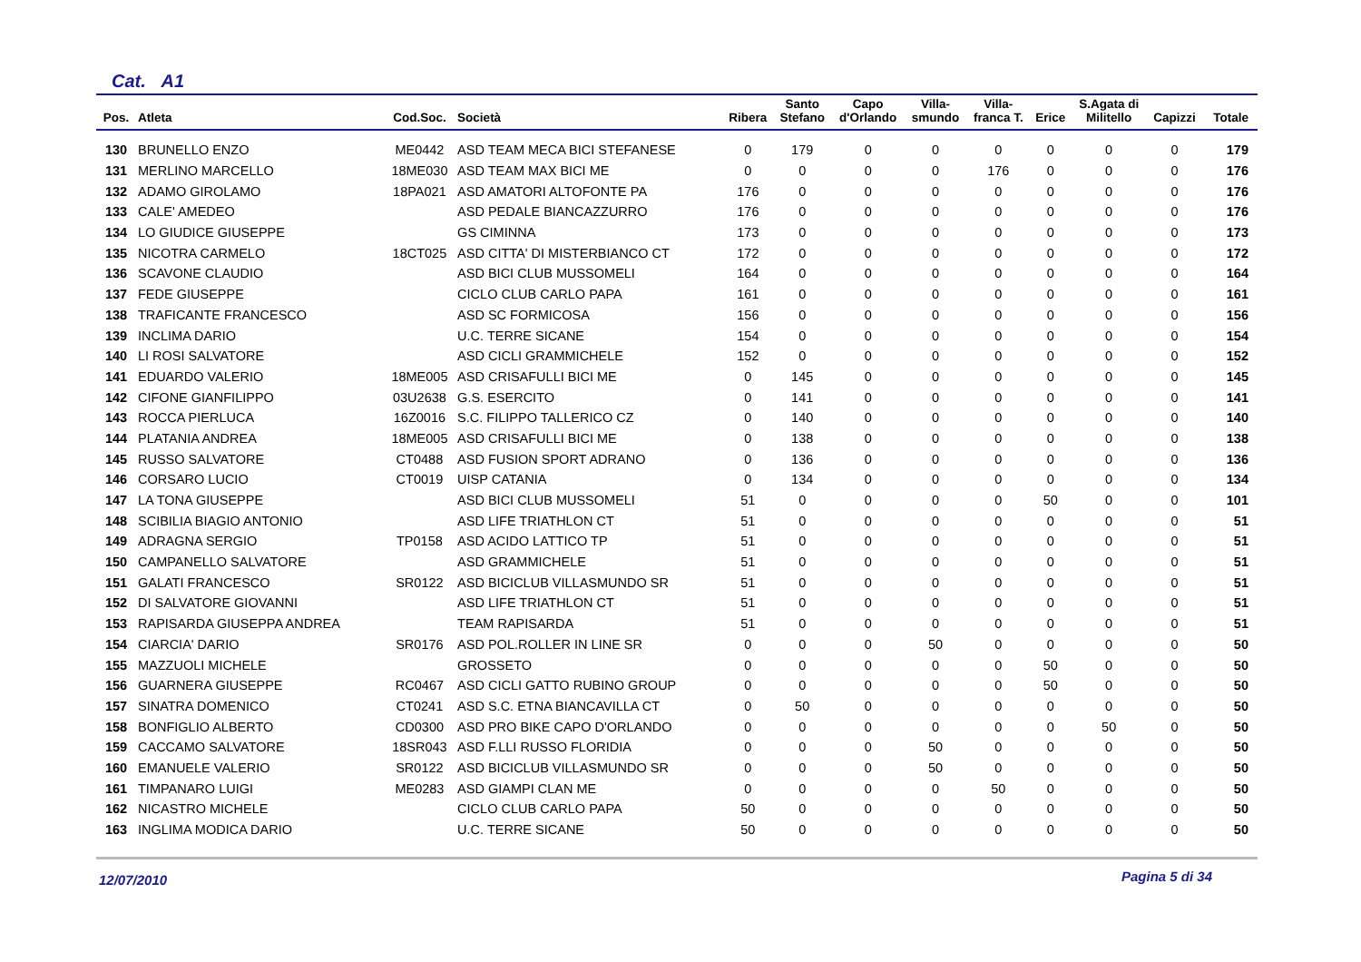Cat. A1
| Pos. | Atleta | Cod.Soc. | Società | Ribera | Santo Stefano | Capo d'Orlando | Villa- smundo | Villa- franca T. | Erice | S.Agata di Militello | Capizzi | Totale |
| --- | --- | --- | --- | --- | --- | --- | --- | --- | --- | --- | --- | --- |
| 130 | BRUNELLO ENZO | ME0442 | ASD TEAM MECA BICI STEFANESE | 0 | 179 | 0 | 0 | 0 | 0 | 0 | 0 | 179 |
| 131 | MERLINO MARCELLO | 18ME030 | ASD TEAM MAX BICI ME | 0 | 0 | 0 | 0 | 176 | 0 | 0 | 0 | 176 |
| 132 | ADAMO GIROLAMO | 18PA021 | ASD AMATORI ALTOFONTE PA | 176 | 0 | 0 | 0 | 0 | 0 | 0 | 0 | 176 |
| 133 | CALE' AMEDEO | | ASD PEDALE BIANCAZZURRO | 176 | 0 | 0 | 0 | 0 | 0 | 0 | 0 | 176 |
| 134 | LO GIUDICE GIUSEPPE | | GS CIMINNA | 173 | 0 | 0 | 0 | 0 | 0 | 0 | 0 | 173 |
| 135 | NICOTRA CARMELO | 18CT025 | ASD CITTA' DI MISTERBIANCO CT | 172 | 0 | 0 | 0 | 0 | 0 | 0 | 0 | 172 |
| 136 | SCAVONE CLAUDIO | | ASD BICI CLUB MUSSOMELI | 164 | 0 | 0 | 0 | 0 | 0 | 0 | 0 | 164 |
| 137 | FEDE GIUSEPPE | | CICLO CLUB CARLO PAPA | 161 | 0 | 0 | 0 | 0 | 0 | 0 | 0 | 161 |
| 138 | TRAFICANTE FRANCESCO | | ASD SC FORMICOSA | 156 | 0 | 0 | 0 | 0 | 0 | 0 | 0 | 156 |
| 139 | INCLIMA DARIO | | U.C. TERRE SICANE | 154 | 0 | 0 | 0 | 0 | 0 | 0 | 0 | 154 |
| 140 | LI ROSI SALVATORE | | ASD CICLI GRAMMICHELE | 152 | 0 | 0 | 0 | 0 | 0 | 0 | 0 | 152 |
| 141 | EDUARDO VALERIO | 18ME005 | ASD CRISAFULLI BICI ME | 0 | 145 | 0 | 0 | 0 | 0 | 0 | 0 | 145 |
| 142 | CIFONE GIANFILIPPO | 03U2638 | G.S. ESERCITO | 0 | 141 | 0 | 0 | 0 | 0 | 0 | 0 | 141 |
| 143 | ROCCA PIERLUCA | 16Z0016 | S.C. FILIPPO TALLERICO CZ | 0 | 140 | 0 | 0 | 0 | 0 | 0 | 0 | 140 |
| 144 | PLATANIA ANDREA | 18ME005 | ASD CRISAFULLI BICI ME | 0 | 138 | 0 | 0 | 0 | 0 | 0 | 0 | 138 |
| 145 | RUSSO SALVATORE | CT0488 | ASD FUSION SPORT ADRANO | 0 | 136 | 0 | 0 | 0 | 0 | 0 | 0 | 136 |
| 146 | CORSARO LUCIO | CT0019 | UISP CATANIA | 0 | 134 | 0 | 0 | 0 | 0 | 0 | 0 | 134 |
| 147 | LA TONA GIUSEPPE | | ASD BICI CLUB MUSSOMELI | 51 | 0 | 0 | 0 | 0 | 50 | 0 | 0 | 101 |
| 148 | SCIBILIA BIAGIO ANTONIO | | ASD LIFE TRIATHLON CT | 51 | 0 | 0 | 0 | 0 | 0 | 0 | 0 | 51 |
| 149 | ADRAGNA SERGIO | TP0158 | ASD ACIDO LATTICO TP | 51 | 0 | 0 | 0 | 0 | 0 | 0 | 0 | 51 |
| 150 | CAMPANELLO SALVATORE | | ASD GRAMMICHELE | 51 | 0 | 0 | 0 | 0 | 0 | 0 | 0 | 51 |
| 151 | GALATI FRANCESCO | SR0122 | ASD BICICLUB VILLASMUNDO SR | 51 | 0 | 0 | 0 | 0 | 0 | 0 | 0 | 51 |
| 152 | DI SALVATORE GIOVANNI | | ASD LIFE TRIATHLON CT | 51 | 0 | 0 | 0 | 0 | 0 | 0 | 0 | 51 |
| 153 | RAPISARDA GIUSEPPA ANDREA | | TEAM RAPISARDA | 51 | 0 | 0 | 0 | 0 | 0 | 0 | 0 | 51 |
| 154 | CIARCIA' DARIO | SR0176 | ASD POL.ROLLER IN LINE SR | 0 | 0 | 0 | 50 | 0 | 0 | 0 | 0 | 50 |
| 155 | MAZZUOLI MICHELE | | GROSSETO | 0 | 0 | 0 | 0 | 0 | 50 | 0 | 0 | 50 |
| 156 | GUARNERA GIUSEPPE | RC0467 | ASD CICLI GATTO RUBINO GROUP | 0 | 0 | 0 | 0 | 0 | 50 | 0 | 0 | 50 |
| 157 | SINATRA DOMENICO | CT0241 | ASD S.C. ETNA BIANCAVILLA CT | 0 | 50 | 0 | 0 | 0 | 0 | 0 | 0 | 50 |
| 158 | BONFIGLIO ALBERTO | CD0300 | ASD PRO BIKE CAPO D'ORLANDO | 0 | 0 | 0 | 0 | 0 | 0 | 50 | 0 | 50 |
| 159 | CACCAMO SALVATORE | 18SR043 | ASD F.LLI RUSSO FLORIDIA | 0 | 0 | 0 | 50 | 0 | 0 | 0 | 0 | 50 |
| 160 | EMANUELE VALERIO | SR0122 | ASD BICICLUB VILLASMUNDO SR | 0 | 0 | 0 | 50 | 0 | 0 | 0 | 0 | 50 |
| 161 | TIMPANARO LUIGI | ME0283 | ASD GIAMPI CLAN ME | 0 | 0 | 0 | 0 | 50 | 0 | 0 | 0 | 50 |
| 162 | NICASTRO MICHELE | | CICLO CLUB CARLO PAPA | 50 | 0 | 0 | 0 | 0 | 0 | 0 | 0 | 50 |
| 163 | INGLIMA MODICA DARIO | | U.C. TERRE SICANE | 50 | 0 | 0 | 0 | 0 | 0 | 0 | 0 | 50 |
12/07/2010 Pagina 5 di 34